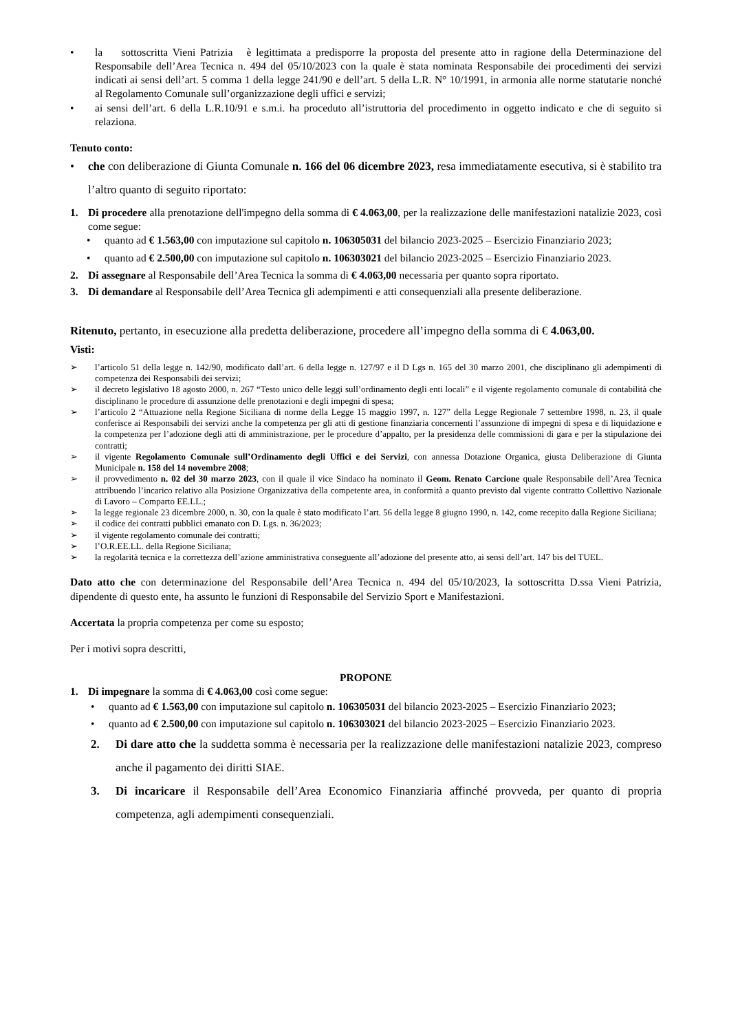• la sottoscritta Vieni Patrizia è legittimata a predisporre la proposta del presente atto in ragione della Determinazione del Responsabile dell’Area Tecnica n. 494 del 05/10/2023 con la quale è stata nominata Responsabile dei procedimenti dei servizi indicati ai sensi dell’art. 5 comma 1 della legge 241/90 e dell’art. 5 della L.R. N° 10/1991, in armonia alle norme statutarie nonché al Regolamento Comunale sull’organizzazione degli uffici e servizi;
• ai sensi dell’art. 6 della L.R.10/91 e s.m.i. ha proceduto all’istruttoria del procedimento in oggetto indicato e che di seguito si relaziona.
Tenuto conto:
• che con deliberazione di Giunta Comunale n. 166 del 06 dicembre 2023, resa immediatamente esecutiva, si è stabilito tra l’altro quanto di seguito riportato:
1. Di procedere alla prenotazione dell'impegno della somma di € 4.063,00, per la realizzazione delle manifestazioni natalizie 2023, così come segue:
• quanto ad € 1.563,00 con imputazione sul capitolo n. 106305031 del bilancio 2023-2025 – Esercizio Finanziario 2023;
• quanto ad € 2.500,00 con imputazione sul capitolo n. 106303021 del bilancio 2023-2025 – Esercizio Finanziario 2023.
2. Di assegnare al Responsabile dell’Area Tecnica la somma di € 4.063,00 necessaria per quanto sopra riportato.
3. Di demandare al Responsabile dell’Area Tecnica gli adempimenti e atti consequenziali alla presente deliberazione.
Ritenuto, pertanto, in esecuzione alla predetta deliberazione, procedere all’impegno della somma di € 4.063,00.
Visti:
➢ l’articolo 51 della legge n. 142/90, modificato dall’art. 6 della legge n. 127/97 e il D Lgs n. 165 del 30 marzo 2001, che disciplinano gli adempimenti di competenza dei Responsabili dei servizi;
➢ il decreto legislativo 18 agosto 2000, n. 267 “Testo unico delle leggi sull’ordinamento degli enti locali” e il vigente regolamento comunale di contabilità che disciplinano le procedure di assunzione delle prenotazioni e degli impegni di spesa;
➢ l’articolo 2 “Attuazione nella Regione Siciliana di norme della Legge 15 maggio 1997, n. 127” della Legge Regionale 7 settembre 1998, n. 23, il quale conferisce ai Responsabili dei servizi anche la competenza per gli atti di gestione finanziaria concernenti l’assunzione di impegni di spesa e di liquidazione e la competenza per l’adozione degli atti di amministrazione, per le procedure d’appalto, per la presidenza delle commissioni di gara e per la stipulazione dei contratti;
➢ il vigente Regolamento Comunale sull’Ordinamento degli Uffici e dei Servizi, con annessa Dotazione Organica, giusta Deliberazione di Giunta Municipale n. 158 del 14 novembre 2008;
➢ il provvedimento n. 02 del 30 marzo 2023, con il quale il vice Sindaco ha nominato il Geom. Renato Carcione quale Responsabile dell’Area Tecnica attribuendo l’incarico relativo alla Posizione Organizzativa della competente area, in conformità a quanto previsto dal vigente contratto Collettivo Nazionale di Lavoro – Comparto EE.LL.;
➢ la legge regionale 23 dicembre 2000, n. 30, con la quale è stato modificato l’art. 56 della legge 8 giugno 1990, n. 142, come recepito dalla Regione Siciliana;
➢ il codice dei contratti pubblici emanato con D. Lgs. n. 36/2023;
➢ il vigente regolamento comunale dei contratti;
➢ l’O.R.EE.LL. della Regione Siciliana;
➢ la regolarità tecnica e la correttezza dell’azione amministrativa conseguente all’adozione del presente atto, ai sensi dell’art. 147 bis del TUEL.
Dato atto che con determinazione del Responsabile dell’Area Tecnica n. 494 del 05/10/2023, la sottoscritta D.ssa Vieni Patrizia, dipendente di questo ente, ha assunto le funzioni di Responsabile del Servizio Sport e Manifestazioni.
Accertata la propria competenza per come su esposto;
Per i motivi sopra descritti,
PROPONE
1. Di impegnare la somma di € 4.063,00 così come segue:
• quanto ad € 1.563,00 con imputazione sul capitolo n. 106305031 del bilancio 2023-2025 – Esercizio Finanziario 2023;
• quanto ad € 2.500,00 con imputazione sul capitolo n. 106303021 del bilancio 2023-2025 – Esercizio Finanziario 2023.
2. Di dare atto che la suddetta somma è necessaria per la realizzazione delle manifestazioni natalizie 2023, compreso anche il pagamento dei diritti SIAE.
3. Di incaricare il Responsabile dell’Area Economico Finanziaria affinché provveda, per quanto di propria competenza, agli adempimenti consequenziali.